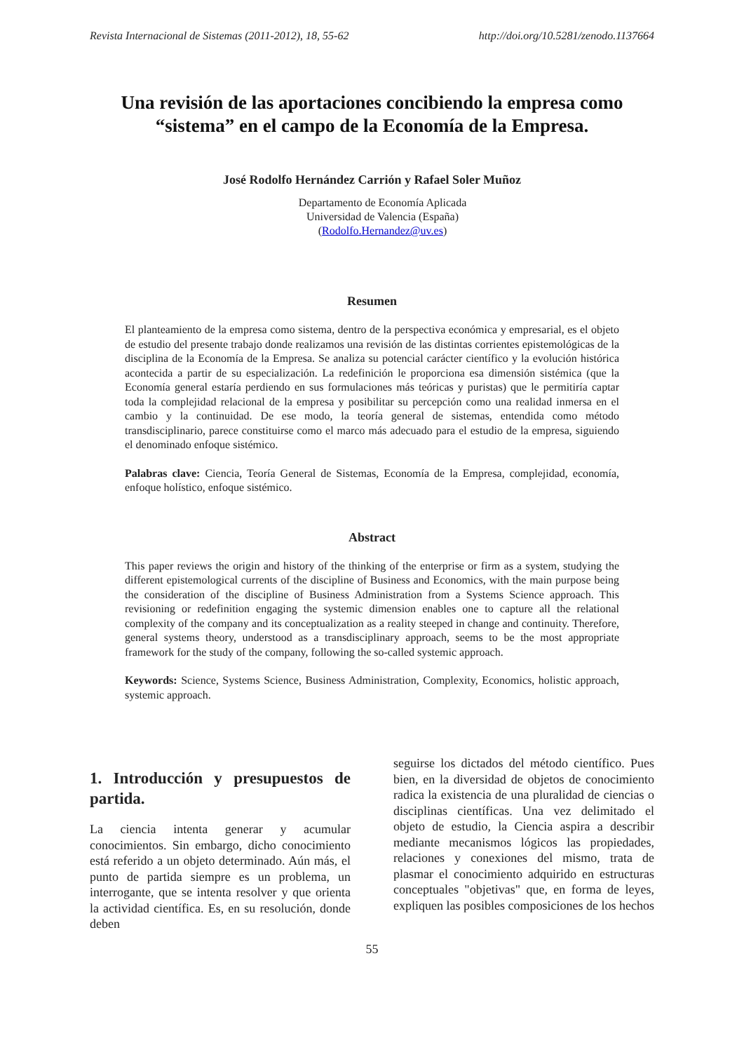Revista Internacional de Sistemas (2011-2012), 18, 55-62 http://doi.org/10.5281/zenodo.1137664
Una revisión de las aportaciones concibiendo la empresa como “sistema” en el campo de la Economía de la Empresa.
José Rodolfo Hernández Carrión y Rafael Soler Muñoz
Departamento de Economía Aplicada
Universidad de Valencia (España)
(Rodolfo.Hernandez@uv.es)
Resumen
El planteamiento de la empresa como sistema, dentro de la perspectiva económica y empresarial, es el objeto de estudio del presente trabajo donde realizamos una revisión de las distintas corrientes epistemológicas de la disciplina de la Economía de la Empresa. Se analiza su potencial carácter científico y la evolución histórica acontecida a partir de su especialización. La redefinición le proporciona esa dimensión sistémica (que la Economía general estaría perdiendo en sus formulaciones más teóricas y puristas) que le permitiría captar toda la complejidad relacional de la empresa y posibilitar su percepción como una realidad inmersa en el cambio y la continuidad. De ese modo, la teoría general de sistemas, entendida como método transdisciplinario, parece constituirse como el marco más adecuado para el estudio de la empresa, siguiendo el denominado enfoque sistémico.
Palabras clave: Ciencia, Teoría General de Sistemas, Economía de la Empresa, complejidad, economía, enfoque holístico, enfoque sistémico.
Abstract
This paper reviews the origin and history of the thinking of the enterprise or firm as a system, studying the different epistemological currents of the discipline of Business and Economics, with the main purpose being the consideration of the discipline of Business Administration from a Systems Science approach. This revisioning or redefinition engaging the systemic dimension enables one to capture all the relational complexity of the company and its conceptualization as a reality steeped in change and continuity. Therefore, general systems theory, understood as a transdisciplinary approach, seems to be the most appropriate framework for the study of the company, following the so-called systemic approach.
Keywords: Science, Systems Science, Business Administration, Complexity, Economics, holistic approach, systemic approach.
1. Introducción y presupuestos de partida.
La ciencia intenta generar y acumular conocimientos. Sin embargo, dicho conocimiento está referido a un objeto determinado. Aún más, el punto de partida siempre es un problema, un interrogante, que se intenta resolver y que orienta la actividad científica. Es, en su resolución, donde deben
seguirse los dictados del método científico. Pues bien, en la diversidad de objetos de conocimiento radica la existencia de una pluralidad de ciencias o disciplinas científicas. Una vez delimitado el objeto de estudio, la Ciencia aspira a describir mediante mecanismos lógicos las propiedades, relaciones y conexiones del mismo, trata de plasmar el conocimiento adquirido en estructuras conceptuales "objetivas" que, en forma de leyes, expliquen las posibles composiciones de los hechos
55